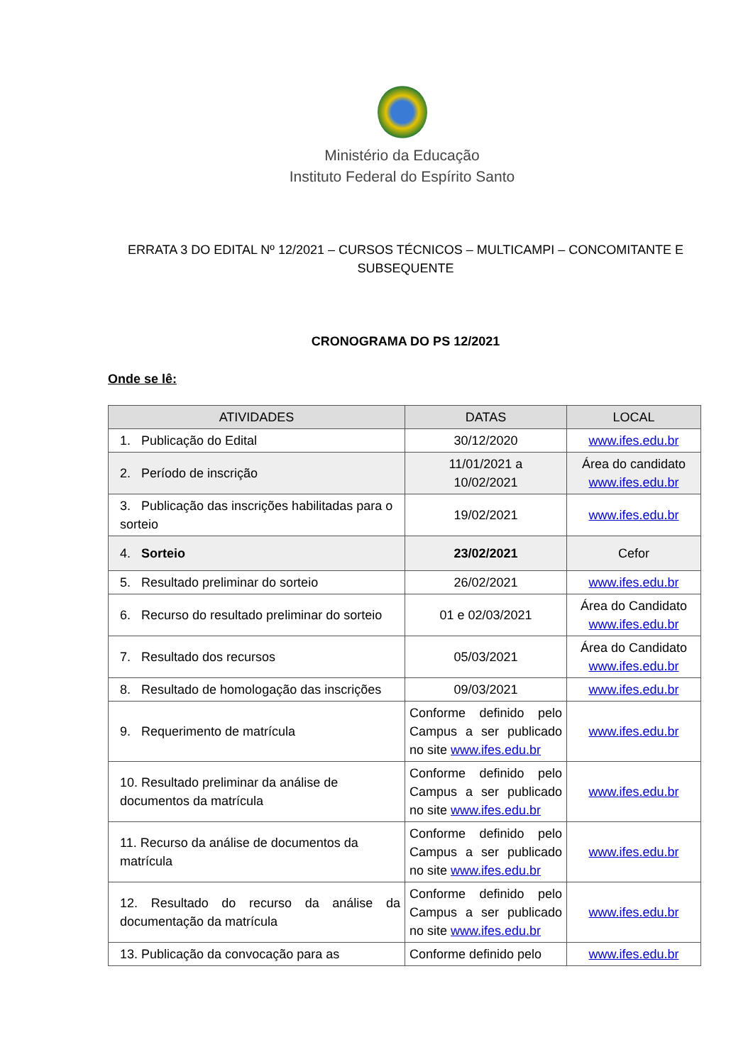Ministério da Educação
Instituto Federal do Espírito Santo
ERRATA 3 DO EDITAL Nº 12/2021 – CURSOS TÉCNICOS – MULTICAMPI – CONCOMITANTE E SUBSEQUENTE
CRONOGRAMA DO PS 12/2021
Onde se lê:
| ATIVIDADES | DATAS | LOCAL |
| --- | --- | --- |
| 1. Publicação do Edital | 30/12/2020 | www.ifes.edu.br |
| 2. Período de inscrição | 11/01/2021 a 10/02/2021 | Área do candidato www.ifes.edu.br |
| 3. Publicação das inscrições habilitadas para o sorteio | 19/02/2021 | www.ifes.edu.br |
| 4. Sorteio | 23/02/2021 | Cefor |
| 5. Resultado preliminar do sorteio | 26/02/2021 | www.ifes.edu.br |
| 6. Recurso do resultado preliminar do sorteio | 01 e 02/03/2021 | Área do Candidato www.ifes.edu.br |
| 7. Resultado dos recursos | 05/03/2021 | Área do Candidato www.ifes.edu.br |
| 8. Resultado de homologação das inscrições | 09/03/2021 | www.ifes.edu.br |
| 9. Requerimento de matrícula | Conforme definido pelo Campus a ser publicado no site www.ifes.edu.br | www.ifes.edu.br |
| 10. Resultado preliminar da análise de documentos da matrícula | Conforme definido pelo Campus a ser publicado no site www.ifes.edu.br | www.ifes.edu.br |
| 11. Recurso da análise de documentos da matrícula | Conforme definido pelo Campus a ser publicado no site www.ifes.edu.br | www.ifes.edu.br |
| 12. Resultado do recurso da análise da documentação da matrícula | Conforme definido pelo Campus a ser publicado no site www.ifes.edu.br | www.ifes.edu.br |
| 13. Publicação da convocação para as | Conforme definido pelo | www.ifes.edu.br |